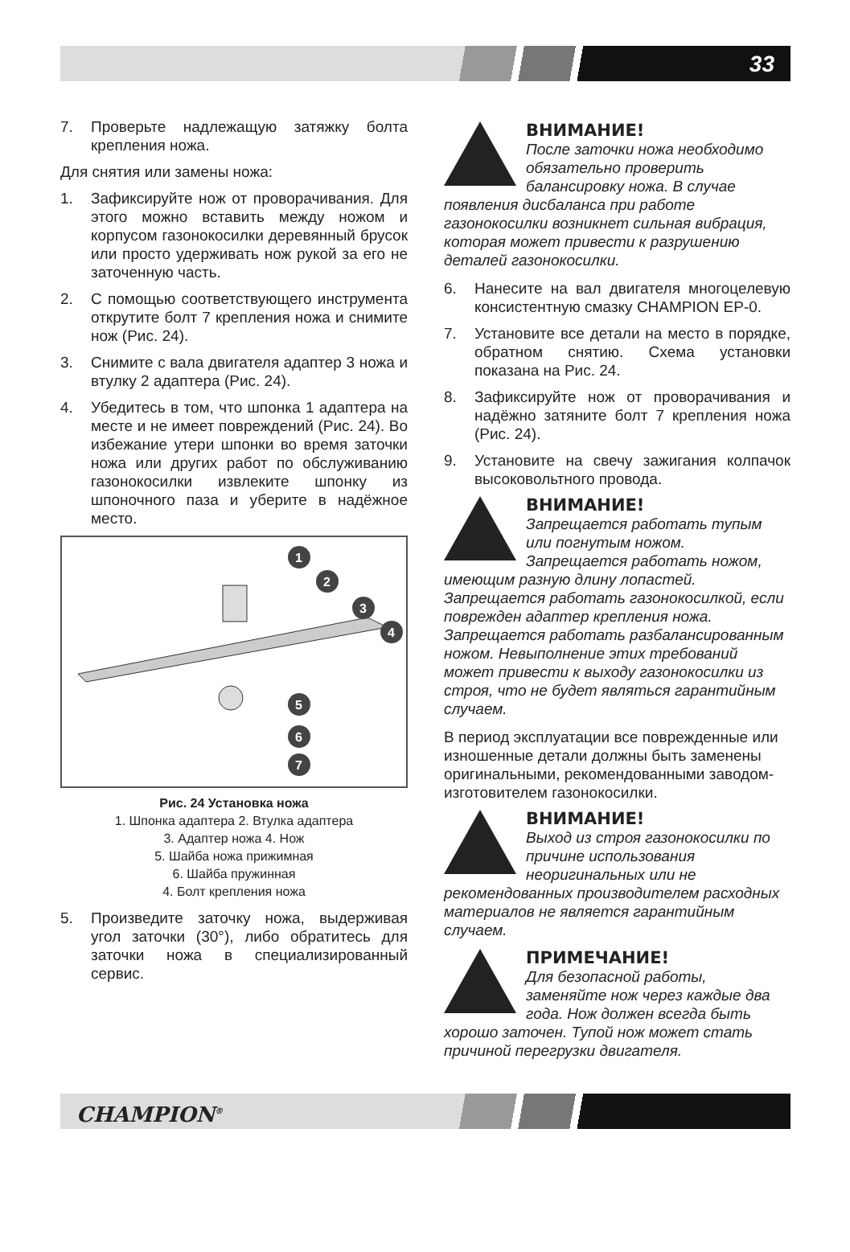33
7. Проверьте надлежащую затяжку болта крепления ножа.
Для снятия или замены ножа:
1. Зафиксируйте нож от проворачивания. Для этого можно вставить между ножом и корпусом газонокосилки деревянный брусок или просто удерживать нож рукой за его не заточенную часть.
2. С помощью соответствующего инструмента открутите болт 7 крепления ножа и снимите нож (Рис. 24).
3. Снимите с вала двигателя адаптер 3 ножа и втулку 2 адаптера (Рис. 24).
4. Убедитесь в том, что шпонка 1 адаптера на месте и не имеет повреждений (Рис. 24). Во избежание утери шпонки во время заточки ножа или других работ по обслуживанию газонокосилки извлеките шпонку из шпоночного паза и уберите в надёжное место.
1
2
3
4
5
6
7
Рис. 24 Установка ножа
1. Шпонка адаптера 2. Втулка адаптера
3. Адаптер ножа 4. Нож
5. Шайба ножа прижимная
6. Шайба пружинная
4. Болт крепления ножа
5. Произведите заточку ножа, выдерживая угол заточки (30°), либо обратитесь для заточки ножа в специализированный сервис.
ВНИМАНИЕ!
После заточки ножа необходимо обязательно проверить балансировку ножа. В случае появления дисбаланса при работе газонокосилки возникнет сильная вибрация, которая может привести к разрушению деталей газонокосилки.
6. Нанесите на вал двигателя многоцелевую консистентную смазку CHAMPION EP-0.
7. Установите все детали на место в порядке, обратном снятию. Схема установки показана на Рис. 24.
8. Зафиксируйте нож от проворачивания и надёжно затяните болт 7 крепления ножа (Рис. 24).
9. Установите на свечу зажигания колпачок высоковольтного провода.
ВНИМАНИЕ!
Запрещается работать тупым или погнутым ножом. Запрещается работать ножом, имеющим разную длину лопастей. Запрещается работать газонокосилкой, если поврежден адаптер крепления ножа. Запрещается работать разбалансированным ножом. Невыполнение этих требований может привести к выходу газонокосилки из строя, что не будет являться гарантийным случаем.
В период эксплуатации все поврежденные или изношенные детали должны быть заменены оригинальными, рекомендованными заводом-изготовителем газонокосилки.
ВНИМАНИЕ!
Выход из строя газонокосилки по причине использования неоригинальных или не рекомендованных производителем расходных материалов не является гарантийным случаем.
ПРИМЕЧАНИЕ!
Для безопасной работы, заменяйте нож через каждые два года. Нож должен всегда быть хорошо заточен. Тупой нож может стать причиной перегрузки двигателя.
CHAMPION<sup>®</sup>